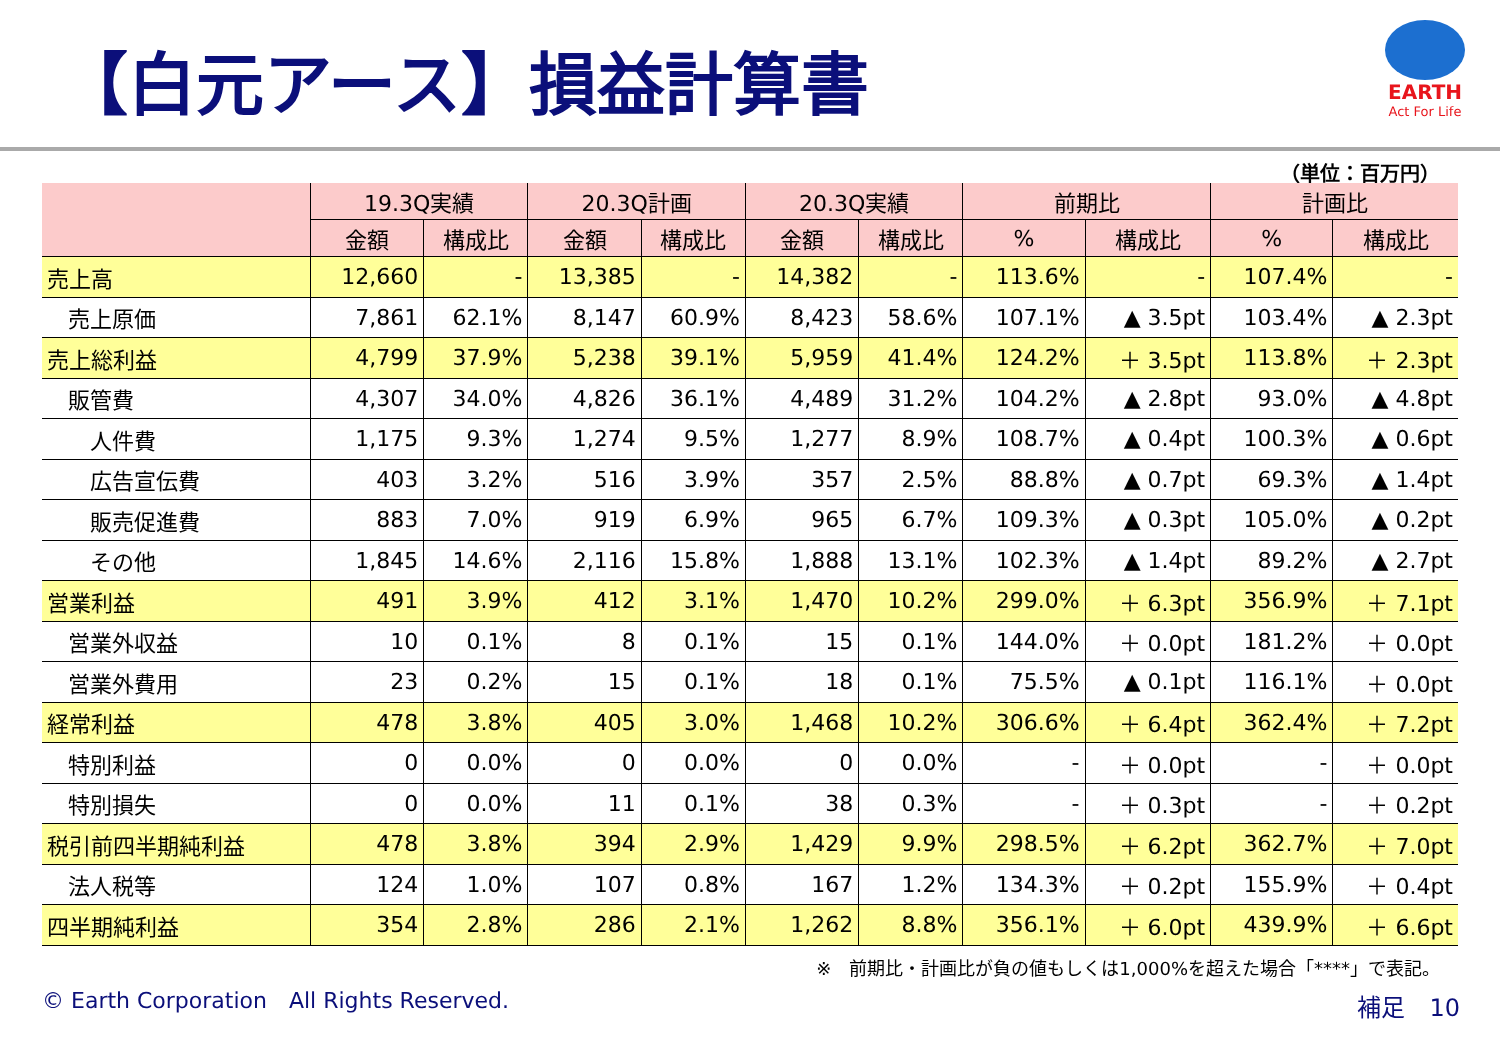【白元アース】損益計算書
EARTH
Act For Life
（単位：百万円）
| | 19.3Q実績 | | 20.3Q計画 | | 20.3Q実績 | | 前期比 | | 計画比 | |
| --- | --- | --- | --- | --- | --- | --- | --- | --- | --- | --- |
| | 金額 | 構成比 | 金額 | 構成比 | 金額 | 構成比 | % | 構成比 | % | 構成比 |
| 売上高 | 12,660 | - | 13,385 | - | 14,382 | - | 113.6% | - | 107.4% | - |
| 売上原価 | 7,861 | 62.1% | 8,147 | 60.9% | 8,423 | 58.6% | 107.1% | ▲ 3.5pt | 103.4% | ▲ 2.3pt |
| 売上総利益 | 4,799 | 37.9% | 5,238 | 39.1% | 5,959 | 41.4% | 124.2% | ＋ 3.5pt | 113.8% | ＋ 2.3pt |
| 販管費 | 4,307 | 34.0% | 4,826 | 36.1% | 4,489 | 31.2% | 104.2% | ▲ 2.8pt | 93.0% | ▲ 4.8pt |
| 人件費 | 1,175 | 9.3% | 1,274 | 9.5% | 1,277 | 8.9% | 108.7% | ▲ 0.4pt | 100.3% | ▲ 0.6pt |
| 広告宣伝費 | 403 | 3.2% | 516 | 3.9% | 357 | 2.5% | 88.8% | ▲ 0.7pt | 69.3% | ▲ 1.4pt |
| 販売促進費 | 883 | 7.0% | 919 | 6.9% | 965 | 6.7% | 109.3% | ▲ 0.3pt | 105.0% | ▲ 0.2pt |
| その他 | 1,845 | 14.6% | 2,116 | 15.8% | 1,888 | 13.1% | 102.3% | ▲ 1.4pt | 89.2% | ▲ 2.7pt |
| 営業利益 | 491 | 3.9% | 412 | 3.1% | 1,470 | 10.2% | 299.0% | ＋ 6.3pt | 356.9% | ＋ 7.1pt |
| 営業外収益 | 10 | 0.1% | 8 | 0.1% | 15 | 0.1% | 144.0% | ＋ 0.0pt | 181.2% | ＋ 0.0pt |
| 営業外費用 | 23 | 0.2% | 15 | 0.1% | 18 | 0.1% | 75.5% | ▲ 0.1pt | 116.1% | ＋ 0.0pt |
| 経常利益 | 478 | 3.8% | 405 | 3.0% | 1,468 | 10.2% | 306.6% | ＋ 6.4pt | 362.4% | ＋ 7.2pt |
| 特別利益 | 0 | 0.0% | 0 | 0.0% | 0 | 0.0% | - | ＋ 0.0pt | - | ＋ 0.0pt |
| 特別損失 | 0 | 0.0% | 11 | 0.1% | 38 | 0.3% | - | ＋ 0.3pt | - | ＋ 0.2pt |
| 税引前四半期純利益 | 478 | 3.8% | 394 | 2.9% | 1,429 | 9.9% | 298.5% | ＋ 6.2pt | 362.7% | ＋ 7.0pt |
| 法人税等 | 124 | 1.0% | 107 | 0.8% | 167 | 1.2% | 134.3% | ＋ 0.2pt | 155.9% | ＋ 0.4pt |
| 四半期純利益 | 354 | 2.8% | 286 | 2.1% | 1,262 | 8.8% | 356.1% | ＋ 6.0pt | 439.9% | ＋ 6.6pt |
※　前期比・計画比が負の値もしくは1,000%を超えた場合「****」で表記。
© Earth Corporation　All Rights Reserved.
補足　10